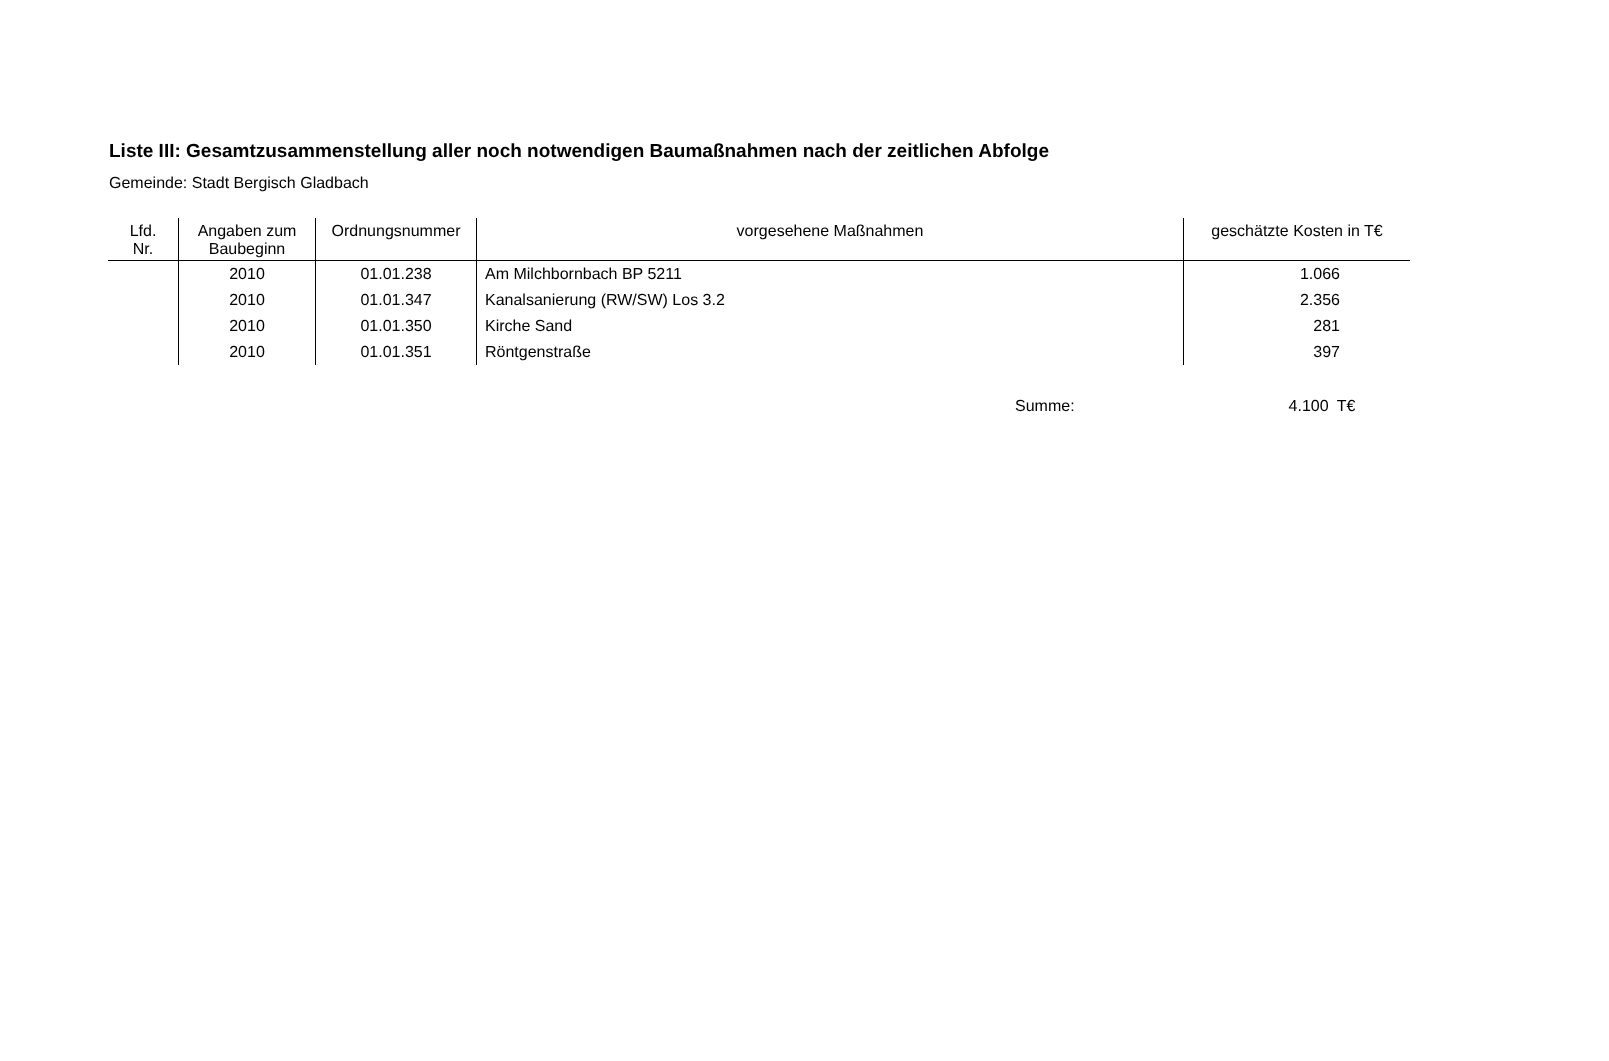Liste III: Gesamtzusammenstellung aller noch notwendigen Baumaßnahmen nach der zeitlichen Abfolge
Gemeinde: Stadt Bergisch Gladbach
| Lfd. Nr. | Angaben zum Baubeginn | Ordnungsnummer | vorgesehene Maßnahmen | geschätzte Kosten in T€ |
| --- | --- | --- | --- | --- |
| | 2010 | 01.01.238 | Am Milchbornbach BP 5211 | 1.066 |
| | 2010 | 01.01.347 | Kanalsanierung (RW/SW) Los 3.2 | 2.356 |
| | 2010 | 01.01.350 | Kirche Sand | 281 |
| | 2010 | 01.01.351 | Röntgenstraße | 397 |
Summe: 4.100 T€